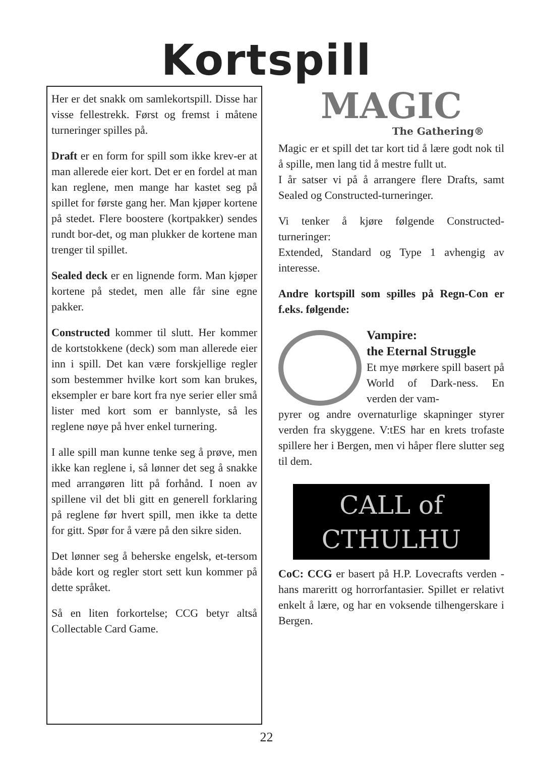Kortspill
Her er det snakk om samlekortspill. Disse har visse fellestrekk. Først og fremst i måtene turneringer spilles på.
Draft er en form for spill som ikke krev-er at man allerede eier kort. Det er en fordel at man kan reglene, men mange har kastet seg på spillet for første gang her. Man kjøper kortene på stedet. Flere boostere (kortpakker) sendes rundt bor-det, og man plukker de kortene man trenger til spillet.
Sealed deck er en lignende form. Man kjøper kortene på stedet, men alle får sine egne pakker.
Constructed kommer til slutt. Her kommer de kortstokkene (deck) som man allerede eier inn i spill. Det kan være forskjellige regler som bestemmer hvilke kort som kan brukes, eksempler er bare kort fra nye serier eller små lister med kort som er bannlyste, så les reglene nøye på hver enkel turnering.
I alle spill man kunne tenke seg å prøve, men ikke kan reglene i, så lønner det seg å snakke med arrangøren litt på forhånd. I noen av spillene vil det bli gitt en generell forklaring på reglene før hvert spill, men ikke ta dette for gitt. Spør for å være på den sikre siden.
Det lønner seg å beherske engelsk, et-tersom både kort og regler stort sett kun kommer på dette språket.
Så en liten forkortelse; CCG betyr altså Collectable Card Game.
MAGIC
The Gathering®
Magic er et spill det tar kort tid å lære godt nok til å spille, men lang tid å mestre fullt ut.
I år satser vi på å arrangere flere Drafts, samt Sealed og Constructed-turneringer.
Vi tenker å kjøre følgende Constructed-turneringer:
Extended, Standard og Type 1 avhengig av interesse.
Andre kortspill som spilles på Regn-Con er f.eks. følgende:
Vampire:
the Eternal Struggle
Et mye mørkere spill basert på World of Dark-ness. En verden der vam-
pyrer og andre overnaturlige skapninger styrer verden fra skyggene. V:tES har en krets trofaste spillere her i Bergen, men vi håper flere slutter seg til dem.
CALL of
CTHULHU
CoC: CCG er basert på H.P. Lovecrafts verden - hans mareritt og horrorfantasier. Spillet er relativt enkelt å lære, og har en voksende tilhengerskare i Bergen.
22